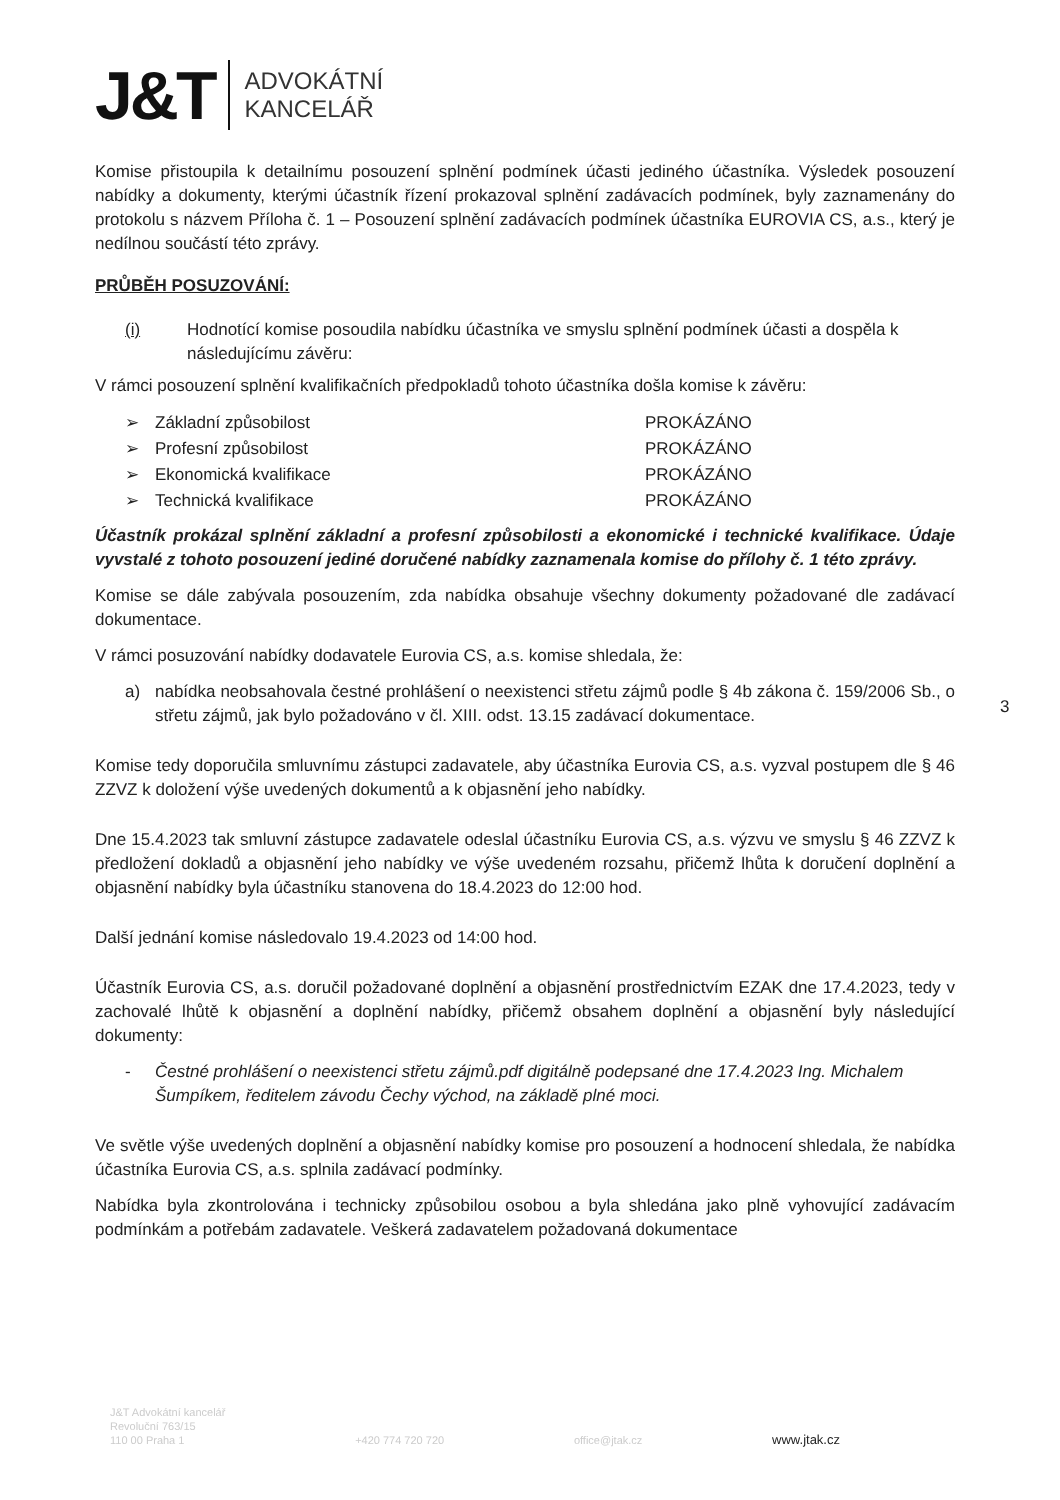J&T ADVOKÁTNÍ
KANCELÁŘ
Komise přistoupila k detailnímu posouzení splnění podmínek účasti jediného účastníka. Výsledek posouzení nabídky a dokumenty, kterými účastník řízení prokazoval splnění zadávacích podmínek, byly zaznamenány do protokolu s názvem Příloha č. 1 – Posouzení splnění zadávacích podmínek účastníka EUROVIA CS, a.s., který je nedílnou součástí této zprávy.
PRŮBĚH POSUZOVÁNÍ:
(i) Hodnotící komise posoudila nabídku účastníka ve smyslu splnění podmínek účasti a dospěla k následujícímu závěru:
V rámci posouzení splnění kvalifikačních předpokladů tohoto účastníka došla komise k závěru:
| ➢ | Základní způsobilost | PROKÁZÁNO |
| ➢ | Profesní způsobilost | PROKÁZÁNO |
| ➢ | Ekonomická kvalifikace | PROKÁZÁNO |
| ➢ | Technická kvalifikace | PROKÁZÁNO |
Účastník prokázal splnění základní a profesní způsobilosti a ekonomické i technické kvalifikace. Údaje vyvstalé z tohoto posouzení jediné doručené nabídky zaznamenala komise do přílohy č. 1 této zprávy.
Komise se dále zabývala posouzením, zda nabídka obsahuje všechny dokumenty požadované dle zadávací dokumentace.
V rámci posuzování nabídky dodavatele Eurovia CS, a.s. komise shledala, že:
a) nabídka neobsahovala čestné prohlášení o neexistenci střetu zájmů podle § 4b zákona č. 159/2006 Sb., o střetu zájmů, jak bylo požadováno v čl. XIII. odst. 13.15 zadávací dokumentace.
Komise tedy doporučila smluvnímu zástupci zadavatele, aby účastníka Eurovia CS, a.s. vyzval postupem dle § 46 ZZVZ k doložení výše uvedených dokumentů a k objasnění jeho nabídky.
Dne 15.4.2023 tak smluvní zástupce zadavatele odeslal účastníku Eurovia CS, a.s. výzvu ve smyslu § 46 ZZVZ k předložení dokladů a objasnění jeho nabídky ve výše uvedeném rozsahu, přičemž lhůta k doručení doplnění a objasnění nabídky byla účastníku stanovena do 18.4.2023 do 12:00 hod.
Další jednání komise následovalo 19.4.2023 od 14:00 hod.
Účastník Eurovia CS, a.s. doručil požadované doplnění a objasnění prostřednictvím EZAK dne 17.4.2023, tedy v zachovalé lhůtě k objasnění a doplnění nabídky, přičemž obsahem doplnění a objasnění byly následující dokumenty:
- Čestné prohlášení o neexistenci střetu zájmů.pdf digitálně podepsané dne 17.4.2023 Ing. Michalem Šumpíkem, ředitelem závodu Čechy východ, na základě plné moci.
Ve světle výše uvedených doplnění a objasnění nabídky komise pro posouzení a hodnocení shledala, že nabídka účastníka Eurovia CS, a.s. splnila zadávací podmínky.
Nabídka byla zkontrolována i technicky způsobilou osobou a byla shledána jako plně vyhovující zadávacím podmínkám a potřebám zadavatele. Veškerá zadavatelem požadovaná dokumentace
3
J&T Advokátní kancelář
Revoluční 763/15
110 00 Praha 1 +420 774 720 720 office@jtak.cz www.jtak.cz